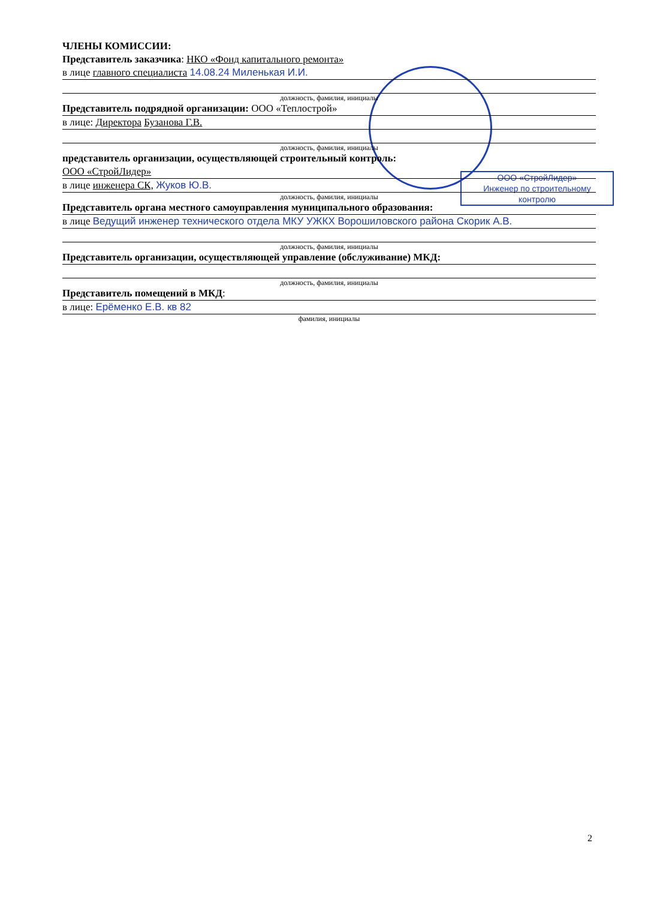ООО «СтройЛидер»
Инженер по строительному
контролю
ЧЛЕНЫ КОМИССИИ:
Представитель заказчика: НКО «Фонд капитального ремонта»
в лице главного специалиста 14.08.24 Миленькая И.И.
должность, фамилия, инициалы
Представитель подрядной организации: ООО «Теплострой»
в лице: Директора Бузанова Г.В.
должность, фамилия, инициалы
представитель организации, осуществляющей строительный контроль:
ООО «СтройЛидер»
в лице инженера СК, Жуков Ю.В.
должность, фамилия, инициалы
Представитель органа местного самоуправления муниципального образования:
в лице Ведущий инженер технического отдела МКУ УЖКХ Ворошиловского района Скорик А.В.
должность, фамилия, инициалы
Представитель организации, осуществляющей управление (обслуживание) МКД:
должность, фамилия, инициалы
Представитель помещений в МКД:
в лице: Ерёменко Е.В. кв 82
фамилия, инициалы
2